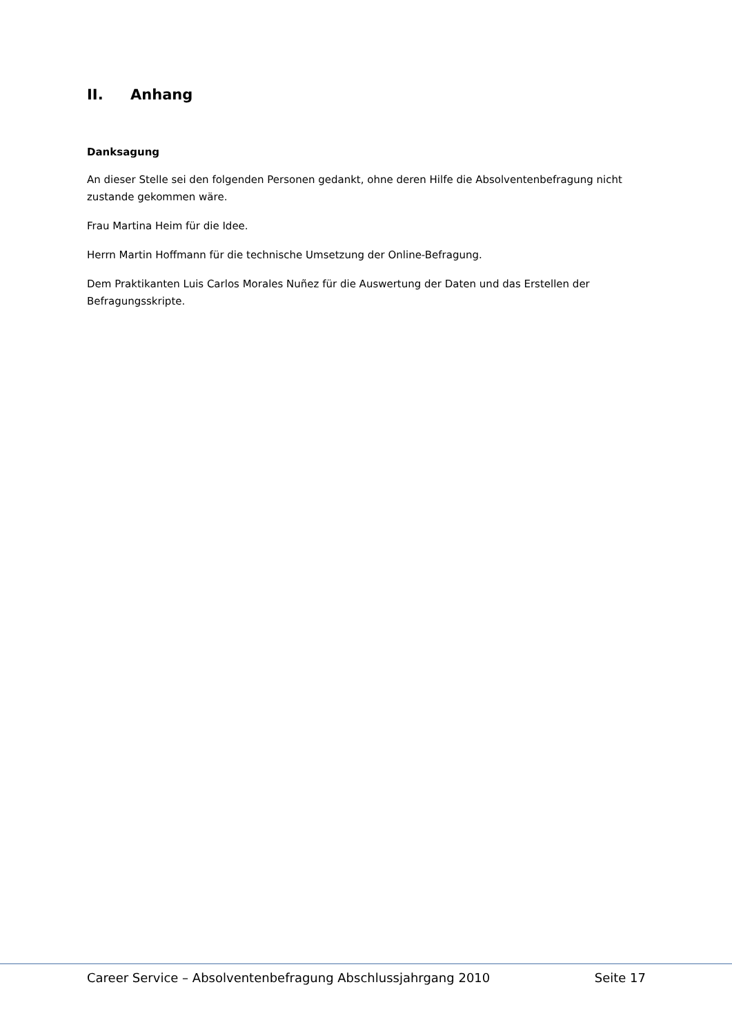II. Anhang
Danksagung
An dieser Stelle sei den folgenden Personen gedankt, ohne deren Hilfe die Absolventenbefragung nicht zustande gekommen wäre.
Frau Martina Heim für die Idee.
Herrn Martin Hoffmann für die technische Umsetzung der Online-Befragung.
Dem Praktikanten Luis Carlos Morales Nuñez für die Auswertung der Daten und das Erstellen der Befragungsskripte.
Career Service – Absolventenbefragung Abschlussjahrgang 2010 Seite 17